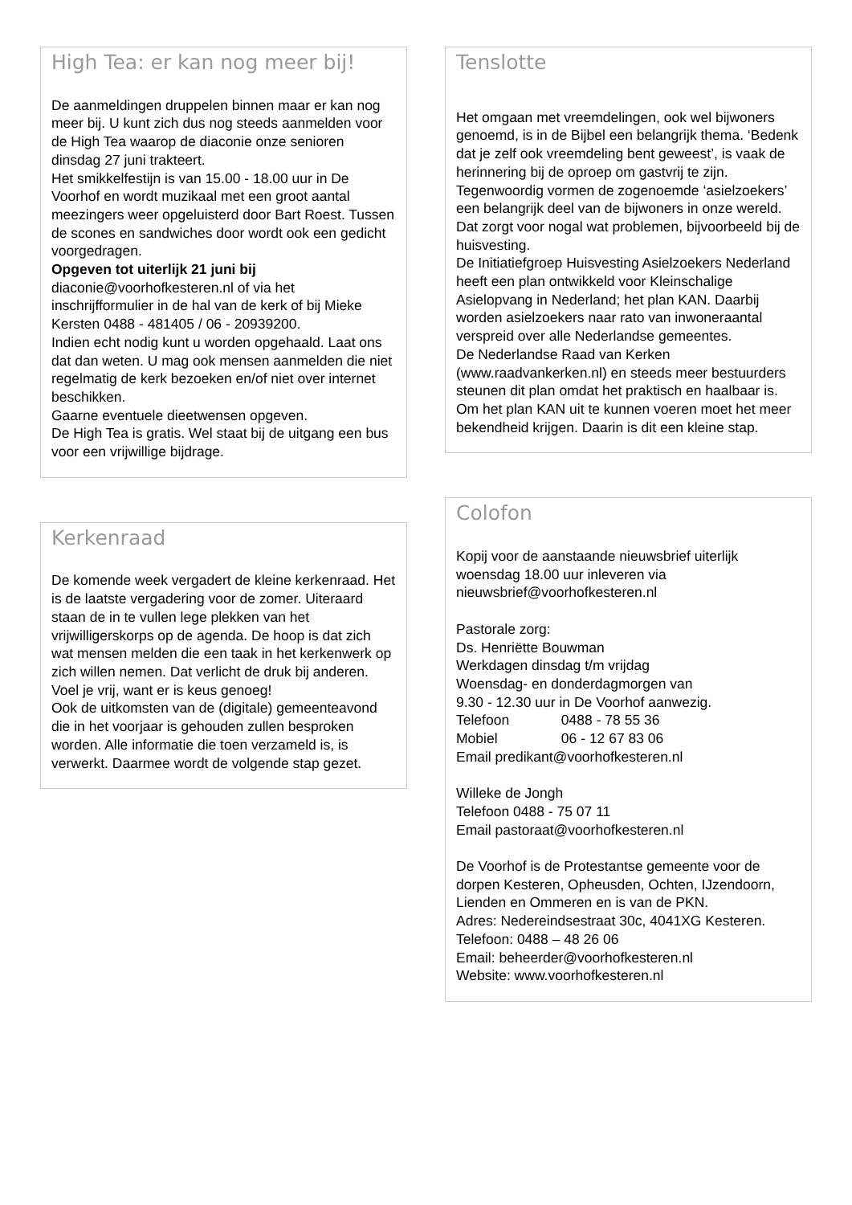High Tea: er kan nog meer bij!
De aanmeldingen druppelen binnen maar er kan nog meer bij. U kunt zich dus nog steeds aanmelden voor de High Tea waarop de diaconie onze senioren dinsdag 27 juni trakteert.
Het smikkelfestijn is van 15.00 - 18.00 uur in De Voorhof en wordt muzikaal met een groot aantal meezingers weer opgeluisterd door Bart Roest. Tussen de scones en sandwiches door wordt ook een gedicht voorgedragen.
Opgeven tot uiterlijk 21 juni bij
diaconie@voorhofkesteren.nl of via het inschrijfformulier in de hal van de kerk of bij Mieke Kersten 0488 - 481405 / 06 - 20939200.
Indien echt nodig kunt u worden opgehaald. Laat ons dat dan weten. U mag ook mensen aanmelden die niet regelmatig de kerk bezoeken en/of niet over internet beschikken.
Gaarne eventuele dieetwensen opgeven.
De High Tea is gratis. Wel staat bij de uitgang een bus voor een vrijwillige bijdrage.
Kerkenraad
De komende week vergadert de kleine kerkenraad. Het is de laatste vergadering voor de zomer. Uiteraard staan de in te vullen lege plekken van het vrijwilligerskorps op de agenda. De hoop is dat zich wat mensen melden die een taak in het kerkenwerk op zich willen nemen. Dat verlicht de druk bij anderen. Voel je vrij, want er is keus genoeg!
Ook de uitkomsten van de (digitale) gemeenteavond die in het voorjaar is gehouden zullen besproken worden. Alle informatie die toen verzameld is, is verwerkt. Daarmee wordt de volgende stap gezet.
Tenslotte
Het omgaan met vreemdelingen, ook wel bijwoners genoemd, is in de Bijbel een belangrijk thema. ‘Bedenk dat je zelf ook vreemdeling bent geweest’, is vaak de herinnering bij de oproep om gastvrij te zijn.
Tegenwoordig vormen de zogenoemde ‘asielzoekers’ een belangrijk deel van de bijwoners in onze wereld. Dat zorgt voor nogal wat problemen, bijvoorbeeld bij de huisvesting.
De Initiatiefgroep Huisvesting Asielzoekers Nederland heeft een plan ontwikkeld voor Kleinschalige Asielopvang in Nederland; het plan KAN. Daarbij worden asielzoekers naar rato van inwoneraantal verspreid over alle Nederlandse gemeentes.
De Nederlandse Raad van Kerken (www.raadvankerken.nl) en steeds meer bestuurders steunen dit plan omdat het praktisch en haalbaar is. Om het plan KAN uit te kunnen voeren moet het meer bekendheid krijgen. Daarin is dit een kleine stap.
Colofon
Kopij voor de aanstaande nieuwsbrief uiterlijk woensdag 18.00 uur inleveren via
nieuwsbrief@voorhofkesteren.nl
Pastorale zorg:
Ds. Henriëtte Bouwman
Werkdagen dinsdag t/m vrijdag
Woensdag- en donderdagmorgen van
9.30 - 12.30 uur in De Voorhof aanwezig.
Telefoon 0488 - 78 55 36
Mobiel 06 - 12 67 83 06
Email predikant@voorhofkesteren.nl
Willeke de Jongh
Telefoon 0488 - 75 07 11
Email pastoraat@voorhofkesteren.nl
De Voorhof is de Protestantse gemeente voor de dorpen Kesteren, Opheusden, Ochten, IJzendoorn,
Lienden en Ommeren en is van de PKN.
Adres: Nedereindsestraat 30c, 4041XG Kesteren.
Telefoon: 0488 – 48 26 06
Email: beheerder@voorhofkesteren.nl
Website: www.voorhofkesteren.nl